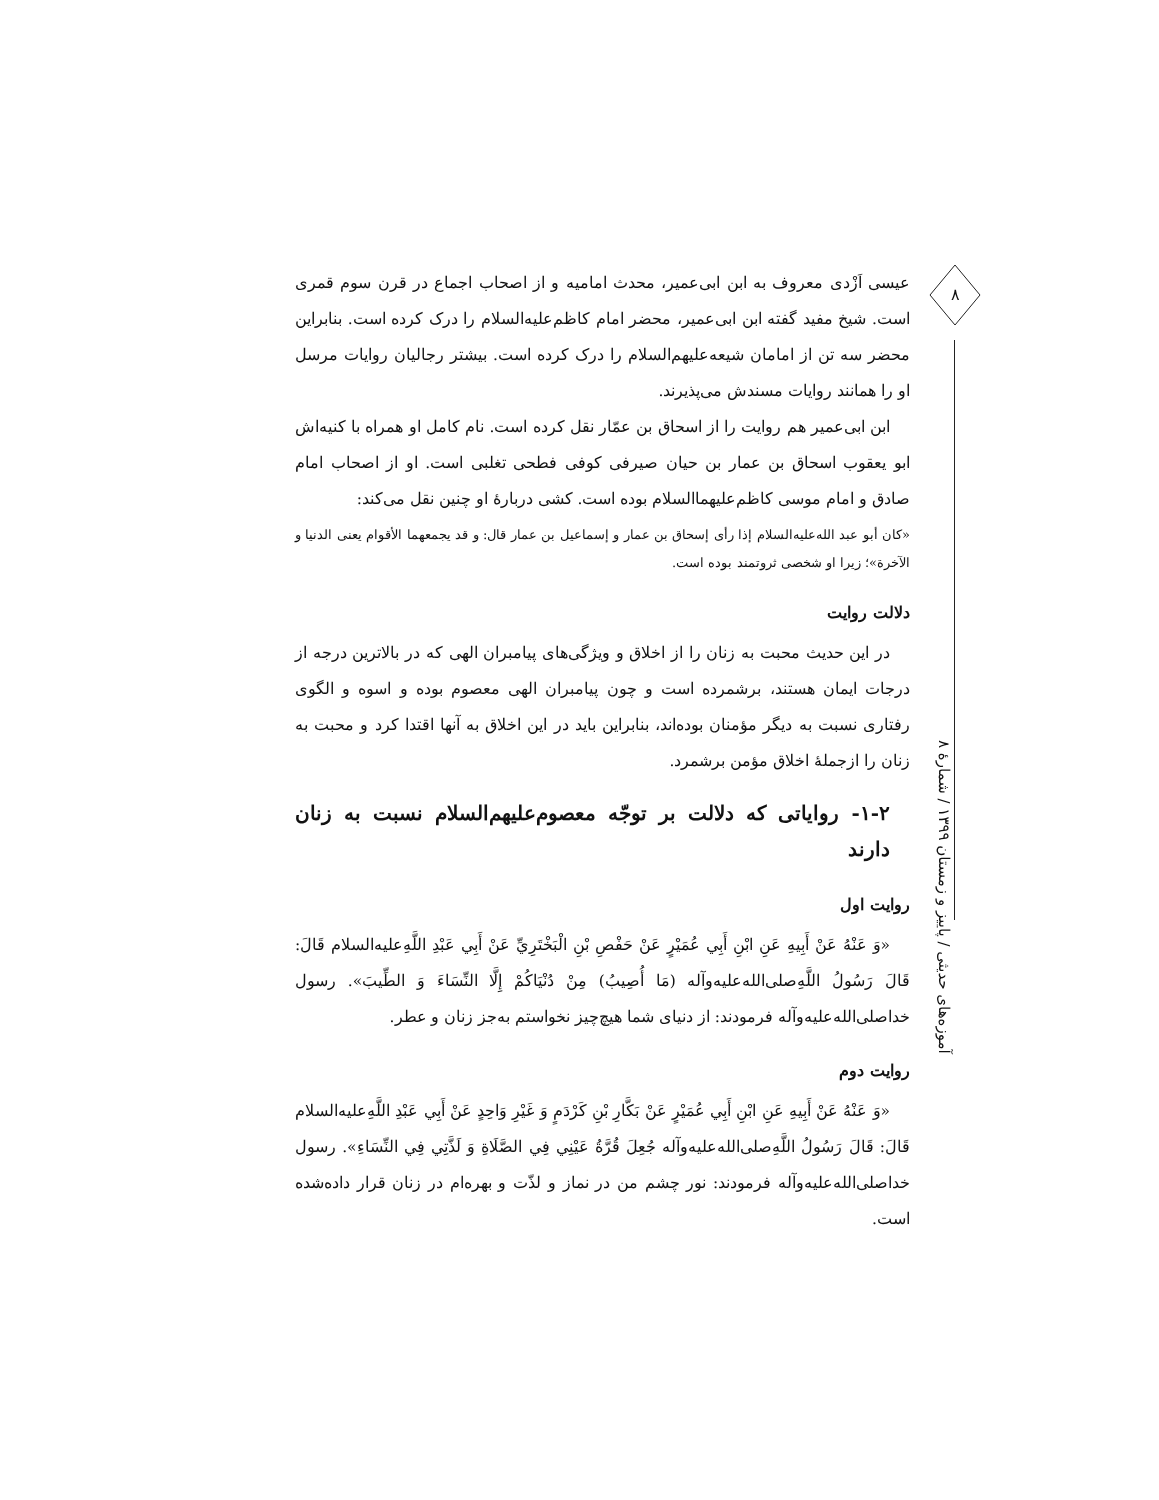۸
عیسی اَزْدی معروف به ابن ابی‌عمیر، محدث امامیه و از اصحاب اجماع در قرن سوم قمری است. شیخ مفید گفته ابن ابی‌عمیر، محضر امام کاظم‌علیه‌السلام را درک کرده است. بنابراین محضر سه تن از امامان شیعه‌علیهم‌السلام را درک کرده است. بیشتر رجالیان روایات مرسل او را همانند روایات مسندش می‌پذیرند.
ابن ابی‌عمیر هم روایت را از اسحاق بن عمّار نقل کرده است. نام کامل او همراه با کنیه‌اش ابو یعقوب اسحاق بن عمار بن حیان صیرفی کوفی فطحی تغلبی است. او از اصحاب امام صادق و امام موسی کاظم‌علیهما‌السلام بوده است. کشی دربارهٔ او چنین نقل می‌کند:
«کان أبو عبد الله‌علیه‌السلام إذا رأی إسحاق بن عمار و إسماعیل بن عمار قال: و قد یجمعهما الأقوام یعنی الدنیا و الآخرة»؛ زیرا او شخصی ثروتمند بوده است.
دلالت روایت
در این حدیث محبت به زنان را از اخلاق و ویژگی‌های پیامبران الهی که در بالاترین درجه از درجات ایمان هستند، برشمرده است و چون پیامبران الهی معصوم بوده و اسوه و الگوی رفتاری نسبت به دیگر مؤمنان بوده‌اند، بنابراین باید در این اخلاق به آنها اقتدا کرد و محبت به زنان را ازجملهٔ اخلاق مؤمن برشمرد.
۱-۲- روایاتی که دلالت بر توجّه معصوم‌علیهم‌السلام نسبت به زنان دارند
روایت اول
«وَ عَنْهُ عَنْ أَبِيهِ عَنِ ابْنِ أَبِي عُمَيْرٍ عَنْ حَفْصِ بْنِ الْبَخْتَرِيِّ عَنْ أَبِي عَبْدِ اللَّهِ‌علیه‌السلام قَالَ: قَالَ رَسُولُ اللَّهِ‌صلی‌الله‌علیه‌وآله (مَا أُصِيبُ) مِنْ دُنْيَاكُمْ إِلَّا النِّسَاءَ وَ الطِّيبَ». رسول خدا‌صلی‌الله‌علیه‌وآله فرمودند: از دنیای شما هیچ‌چیز نخواستم به‌جز زنان و عطر.
روایت دوم
«وَ عَنْهُ عَنْ أَبِيهِ عَنِ ابْنِ أَبِي عُمَيْرٍ عَنْ بَكَّارِ بْنِ كَرْدَمٍ وَ غَيْرِ وَاحِدٍ عَنْ أَبِي عَبْدِ اللَّهِ‌علیه‌السلام قَالَ: قَالَ رَسُولُ اللَّهِ‌صلی‌الله‌علیه‌وآله جُعِلَ قُرَّةُ عَيْنِي فِي الصَّلَاةِ وَ لَذَّتِي فِي النِّسَاءِ». رسول خدا‌صلی‌الله‌علیه‌وآله فرمودند: نور چشم من در نماز و لذّت و بهره‌ام در زنان قرار داده‌شده است.
آموزه‌های حدیثی / پاییز و زمستان ۱۳۹۹ / شمارهٔ ۸